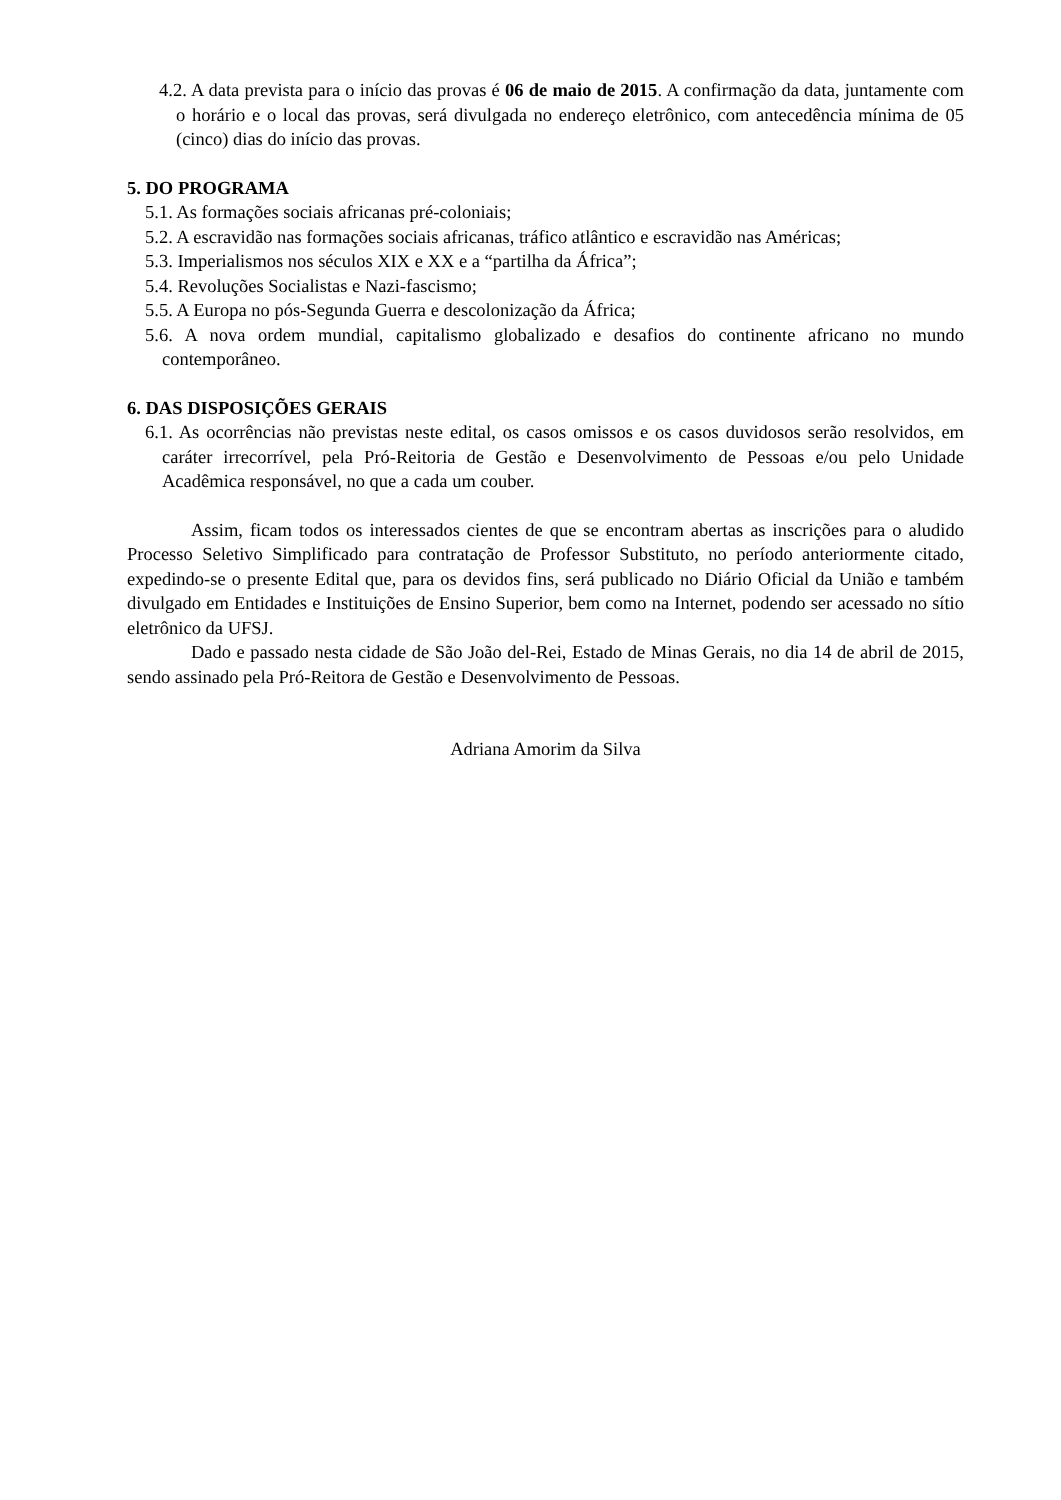4.2. A data prevista para o início das provas é 06 de maio de 2015. A confirmação da data, juntamente com o horário e o local das provas, será divulgada no endereço eletrônico, com antecedência mínima de 05 (cinco) dias do início das provas.
5. DO PROGRAMA
5.1. As formações sociais africanas pré-coloniais;
5.2. A escravidão nas formações sociais africanas, tráfico atlântico e escravidão nas Américas;
5.3. Imperialismos nos séculos XIX e XX e a “partilha da África”;
5.4. Revoluções Socialistas e Nazi-fascismo;
5.5. A Europa no pós-Segunda Guerra e descolonização da África;
5.6. A nova ordem mundial, capitalismo globalizado e desafios do continente africano no mundo contemporâneo.
6. DAS DISPOSIÇÕES GERAIS
6.1. As ocorrências não previstas neste edital, os casos omissos e os casos duvidosos serão resolvidos, em caráter irrecorrível, pela Pró-Reitoria de Gestão e Desenvolvimento de Pessoas e/ou pelo Unidade Acadêmica responsável, no que a cada um couber.
Assim, ficam todos os interessados cientes de que se encontram abertas as inscrições para o aludido Processo Seletivo Simplificado para contratação de Professor Substituto, no período anteriormente citado, expedindo-se o presente Edital que, para os devidos fins, será publicado no Diário Oficial da União e também divulgado em Entidades e Instituições de Ensino Superior, bem como na Internet, podendo ser acessado no sítio eletrônico da UFSJ.
Dado e passado nesta cidade de São João del-Rei, Estado de Minas Gerais, no dia 14 de abril de 2015, sendo assinado pela Pró-Reitora de Gestão e Desenvolvimento de Pessoas.
Adriana Amorim da Silva